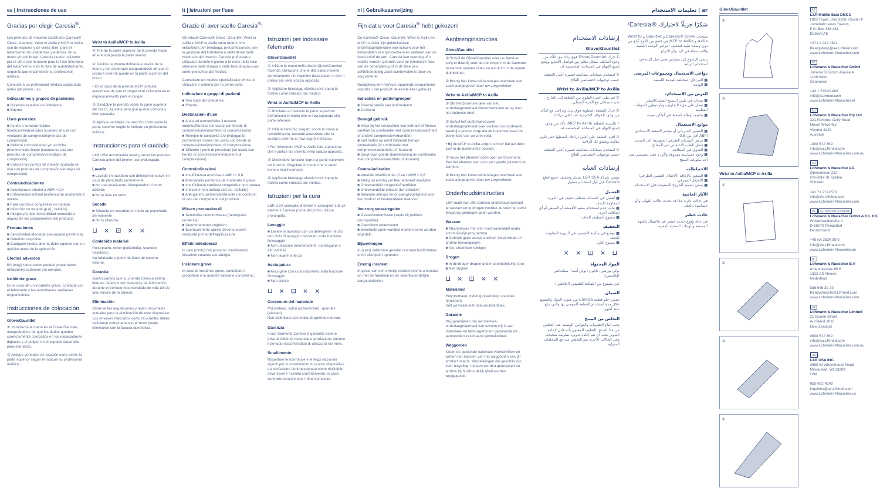es | Instrucciones de uso
Gracias por elegir Caresia<sup>®</sup>.
Las prendas de material acolchado Caresia® Glove, Gauntlet, Wrist to Axilla y MCP to Axilla son de espuma y de venta libre, para el tratamiento de linfedemas y edemas de la mano y/o del brazo. Caresia puede utilizarse por el día o por la noche para la fase intensiva del tratamiento o en la fase de autotratamiento, según lo que recomiende su profesional médico.
Consulte a un profesional médico capacitado antes del primer uso.
Indicaciones y grupos de pacientes
■ Diversos estadios de linfedema
■ Edema
Usos previstos
■ Ayuda a suavizar tejidos fibróticos/endurecidos (cuando se usa con vendajes de compresión/prendas de compresión)
■ Rellena concavidades y/o acolcha prominencias óseas (cuando se usa con prendas de compresión/vendajes de compresión)
■ Suaviza los puntos de presión (cuando se usa con prendas de compresión/vendajes de compresión)
Contraindicaciones
■ Insuficiencia arterial o ABPI <0,8
■ Enfermedad arterial periférica de moderada a severa
■ Falla cardíaca congestiva no tratada
■ Infección no tratada (p.ej., celulitis)
■ Alergia y/o hipersensibilidad conocida a alguno de los componentes del producto
Precauciones
■ Sensibilidad afectada (neuropatía periférica)
■ Deterioro cognitivo
■ Cualquier herida abierta debe taparse con un apósito antes de la aplicación
Efectos adversos
En (muy) raros casos pueden presentarse irritaciones cutáneas y/o alergias.
Incidente grave
En el caso de un incidente grave, contacte con el fabricante y las autoridades sanitarias responsables.
Instrucciones de colocación
Glove/Gauntlet
① Introduzca la mano en el Glove/Gauntlet, asegurándose de que los dedos queden correctamente colocados en los espaciadores digitales y el pulgar, en el espacio separado para ese dedo.
② Aplique vendajes de tracción corta sobre la parte superior según le indique su profesional médico.
Wrist to Axilla/MCP to Axilla
① Tire de la parte superior de la prenda hacia afuera solapando la parte interior.
② Deslice la prenda doblada a través de la mano y del antebrazo asegurándose de que la costura externa quede en la parte superior del brazo.
• En el caso de la prenda MCP to Axilla, asegúrese de que el pulgar esté colocado en el espacio previsto para el pulgar.
③ Desdoble la prenda sobre la parte superior del brazo. Ajústela para que quede cómoda y bien ajustada.
④ Aplique vendajes de tracción corta sobre la parte superior según le indique su profesional médico.
Instrucciones para el cuidado
L&R USA recomienda lavar y secar las prendas Caresia antes del primer uso prolongado.
Lavado
■ Lavado en lavadora con detergente suave en ciclo de planchado permanente
■ No use suavizante, blanqueador ni otros aditivos
■ No lo lave en seco
Secado
■ Séquelo en secadora en ciclo de planchado permanente
■ No lo planche
⊔ ⨯ ⊡ ⨯ ⨯
Contenido material
Poliuretano, nylon (poliamida), spandex (elastano)
No fabricado a partir de látex de caucho natural.
Garantía
Garantizamos que su prenda Caresia estará libre de defectos del material y de fabricación durante el período recomendado de vida útil de seis meses de la prenda.
Eliminación
Observe las regulaciones y leyes nacionales actuales para la eliminación de este dispositivo. Los envases marcados como reciclables deben reciclarse correctamente; el resto puede eliminarse con la basura doméstica.
it | Istruzioni per l'uso
Grazie di aver scelto Caresia<sup>®</sup>!
Gli articoli Caresia® Glove, Gauntlet, Wrist to Axilla e MCP to Axilla sono fodere con imbottitura per bendaggi, preconfezionate, per la gestione del linfedema e dell'edema della mano e/o del braccio. Caresia può essere utilizzato durante il giorno o la notte nella fase intensiva della terapia o nella fase di auto-cura, come prescritto dal medico.
Consultare un medico specializzato prima di utilizzare il sistema per la prima volta.
Indicazioni e gruppi di pazienti
■ Vari stadi del linfedema
■ Edema
Destinazioni d'uso
■ Aiuta ad ammorbidire il tessuto indurito/fibrotico (se usato con bende di compressione/indumenti di compressione)
■ Riempie le concavità e/o protegge le prominenze ossee (se usato con bende di compressione/indumenti di compressione)
■ Diffonde i punti di pressione (se usato con bende di compressione/indumenti di compressione)
Controindicazioni
■ Insufficienza arteriosa o ABPI < 0,8
■ Arteriopatia periferica da moderata a grave
■ Insufficienza cardiaca congestizia non trattata
■ Infezione non trattata (ad es., cellulite)
■ Allergia e/o ipersensibilità note nei confronti di uno dei componenti del prodotto
Misure precauzionali
■ Sensibilità compromessa (neuropatia periferica)
■ Deterioramento cognitivo
■ Eventuali ferite aperte devono essere medicate prima dell'applicazione
Effetti indesiderati
In casi (molto) rari possono manifestarsi irritazioni cutanee e/o allergie.
Incidente grave
In caso di incidente grave, contattare il produttore e le autorità sanitarie competenti.
Istruzioni per indossare l'elemento
Glove/Gauntlet
① Infilare la mano nell'articolo Glove/Gauntlet facendo attenzione che le dita siano inserite correttamente nei rispettivi distanziatori e che il pollice sia nello spazio apposito.
② Applicare bendaggi elastici corti sopra la fodera come indicato dal medico.
Wrist to Axilla/MCP to Axilla
① Rivoltare al rovescio la parte superiore dell'articolo in modo che si sovrapponga alla parte inferiore.
② Infilare l'articolo piegato sopra la mano e l'avambraccio, facendo attenzione che la cucitura esterna si trovi sopra il braccio.
• Per l'elemento MCP to Axilla fare attenzione che il pollice sia inserito nello spazio apposito.
③ Distendere l'articolo sopra la parte superiore del braccio. Regolare in modo che si adatti bene e risulti comodo.
④ Applicare bendaggi elastici corti sopra la fodera come indicato dal medico.
Istruzioni per la cura
L&R USA consiglia di lavare e asciugare tutti gli elementi Caresia prima del primo utilizzo prolungato.
Lavaggio
■ Lavare in lavatrice con un detergente neutro con ciclo di lavaggio impostato sulla funzione finissaggio
■ Non utilizzare ammorbidenti, candeggina o altri additivi
■ Non lavare a secco
Asciugatura
■ Asciugare con ciclo impostato sulla funzione finissaggio
■ Non stirare
⊔ ⨯ ⊡ ⨯ ⨯
Contenuto del materiale
Poliuretano, nylon (poliammide), spandex (elastan)
Non fabbricato con lattice di gomma naturale.
Garanzia
Il suo elemento Caresia è garantito essere privo di difetti di materiale e produzione durante il periodo raccomandato di utilizzo di sei mesi.
Smaltimento
Rispettare le normative e le leggi nazionali vigenti per lo smaltimento di questo dispositivo. La confezione contrassegnata come riciclabile deve essere riciclata correttamente; in caso contrario smaltire con i rifiuti domestici.
nl | Gebruiksaanwijzing
Fijn dat u voor Caresia<sup>®</sup> hebt gekozen!
De Caresia® Glove, Gauntlet, Wrist to Axilla en MCP to Axilla zijn gebruiksklare onderlaagmaterialen van schuim voor het behandelen van lymfoedeem en oedeem van de hand en/of de arm. Caresia kan overdag of 's nachts worden gebruikt voor de intensieve fase van de behandeling of in de fase van zelfbehandeling zoals aanbevolen is door uw zorgverlener.
Raadpleeg een hiervoor opgeleide zorgverlener voordat u het product de eerste keer gebruikt.
Indicaties en patiëntgroepen
■ Diverse stadia van lymfoedeem
■ Oedeem
Beoogd gebruik
■ Helpt bij het verzachten van verhard of fibreus weefsel (in combinatie met compressiezwachtels of andere compressieverbanden)
■ Vult holtes op en/of bekleedt benige uitsteeksels (in combinatie met compressiezwachtels of -kousen)
■ Zorgt voor goede drukverdeling (in combinatie met compressiezwachtels of -kousen)
Contra-indicaties
■ Arteriële insufficiëntie of een ABPI < 0,8
■ Matig tot ernstig perifeer arterieel vaatlijden
■ Onbehandeld congestief hartfalen
■ Onbehandelde infectie (bv. cellulitis)
■ Bekende allergie en/of overgevoeligheid voor het product of bestanddelen daarvan
Voorzorgsmaatregelen
■ Gevoelsstoornissen (zoals bij perifere neuropathie)
■ Cognitieve stoornissen
■ Eventuele open wonden moeten eerst worden afgedekt
Bijwerkingen
In (zeer) zeldzame gevallen kunnen huidirritaties en/of allergieën optreden.
Ernstig incident
In geval van een ernstig incident neemt u contact op met de fabrikant en de verantwoordelijke zorgautoriteiten
Aanbrenginstructies
Glove/Gauntlet
① Schuif de Glove/Gauntlet over uw hand en zorg er daarbij voor dat de vingers in de daarvoor bestemde ruimtes zitten en uw duim in de aparte duimruimte.
② Breng hier korte-rekbandages overheen aan zoals aangegeven door uw zorgverlener.
Wrist to Axilla/MCP to Axilla
① Sla het bovenste deel van het onderlaagmateriaal binnenstebuiten terug over het onderste deel.
② Schuif het dubbelgevouwen onderlaagmateriaal over uw hand en onderarm, waarbij u ervoor zorgt dat de buitenste naad de bovenkant van uw arm volgt.
• Bij de MCP to Axilla zorgt u ervoor dat uw duim zich in de duimruimte bevindt.
③ Vouw het element open over uw bovenarm. Pas het element aan voor een goede pasvorm en comfort.
④ Breng hier korte-rekbandages overheen aan zoals aangegeven door uw zorgverlener.
Onderhoudsinstructies
L&R raadt aan alle Caresia-onderlaagmateriaal te wassen en te drogen voordat ze voor het eerst langdurig gedragen gaan worden.
Wassen
■ Machinewas met een mild wasmiddel onder voorstrijkvrije programma
■ Gebruik geen wasverzachter, bleekmiddel of andere toevoegingen
■ Niet chemisch reinigen
Drogen
■ In de droger drogen onder voordstrijkvrije druk
■ Niet strijken
⊔ ⨯ ⊡ ⨯ ⨯
Materialen
Polyurethaan, nylon (polyamide), spandex (elastaan)
Niet gemaakt met natuurrubberlatex.
Garantie
Wij garanderen dat uw Caresia-onderlaagmateriaal van schuim vrij is van materiaal- en fabricagefouten gedurende de aanbevolen zes maand gebruiksduur.
Weggooien
Neem de geldende nationale voorschriften en wetten ten aanzien van het weggooien van dit product in acht. Verpakkingen die geschikt zijn voor recycling, moeten worden gerecycled en anders bij huishoudelijk afval worden weggegooid.
ar | تعليمات الاستخدام
شكرًا جزيلًا لاختيارك ®Caresia!
منتجات Caresia® Glove و Gauntlet و Wrist to Axilla و MCP to Axilla هي قطع من اللوح تُباع من دون وصفة طبية لتخفيف أعراض الوذمة اللمفية والاستسقاء في اليد و/أو الذراع.
يرجى الرجوع إلى ممارس طبي قبل البدء في استخدام الرباط.
دواعي الاستعمال ومجموعات المرضى
■ المراحل المختلفة للوذمة اللمفية
■ الوذمة
الغرض من الاستخدام:
■ يساعد في تليين النسيج الصلب/الليفي
■ تعمل على ملء التجاويف و/أو تبطين النتوءات العظمية
■ تخفيف وطأة الضغط في أماكن معينة
موانع الاستعمال
■ القصور الشرياني أو مؤشر الضغط الانسدادي ABPI أقل من 0.8
■ مرض الشريان الطرفي المتوسط إلى الشديد
■ فشل القلب الاحتقاني غير المعالج
■ العدوى غير المعالجة
■ وجود حساسية معروفة و/أو رد فعل تحسسي ضد أحد مكونات المنتج
الاحتياطات
■ الشعور بالإعاقة (الاعتلال العصبي الطرفي)
■ الاعتلال المعرفي
■ ينبغي تضميد الجروح المفتوحة قبل الاستخدام
الآثار الجانبية
في حالات نادرة جدًا قد تحدث حالات التهاب و/أو حساسية بالجلد.
حادث خطير
في حالة وقوع حادث خطير قم بالاتصال بالجهة المصنعة والهيئات الصحية المعنية.
إرشادات الاستخدام
Glove/Gauntlet
① حرك Glove/Gauntlet فوق يدك مع التأكد من وجود أصابعك بشكل ملائم بين فواصل الأصابع ووضع إصبع الإبهام في المساحة المخصصة له.
② استخدم ضمادات مطاطية قصيرة أعلى القطعة حسب توجيهات اختصاصي العلاج.
Wrist to Axilla/MCP to Axilla
① قم بطي الجزء العلوي من القطعة إلى الخارج، بحيث يتداخل مع الجزء السفلي.
② حرك القطعة المطوية فوق يدك وذراعك مع التأكد من وجود الحواف الخارجية عند أعلى ذراعك.
• بالنسبة للقطعة MCP to Axilla، تأكد من وجود إصبع الإبهام في المساحة المخصصة له.
③ افرد القطعة على أعلى ذراعك. اضبطها حتى تكون ملائمة وتحقق لك الراحة.
④ استخدم ضمادات مطاطية قصيرة أعلى القطعة حسب توجيهات اختصاصي العلاج.
إرشادات العناية
توصي شركة L&R USA بغسل وتجفيف جميع قطع Caresia قبل أول استخدام مطول.
الغسيل
■ تُغسل في الغسالة بمُنظف خفيف في الدورة المقاومة للتجعد
■ يجب عدم استخدام منعم الأقمشة أو المبيض أو أي إضافات أخرى
■ ممنوع التنظيف الجاف
التجفيف
■ توضع في ماكينة التجفيف في الدورة المقاومة للتجعد
■ ممنوع الكي
⊔ ⨯ ⊡ ⨯ ⨯
المواد المحتواة
بولي يوريثين، نايلون (بولي أميد)، سباندكس (إيلاستين)
غير مصنوع من اللطاط الطبيعي (اللاتكس)
الضمان
نضمن خلو قطعة Caresia من عيوب المواد والتصنيع خلال مدة استخدام القطعة الموصى بها والتي تبلغ ستة أشهر.
التخلص من المنتج
يجب اتباع التعليمات والقوانين الوطنية عند التخلص من هذا المنتج. التغليف المعنون بأنه قابل لإعادة التدوير يجب أن تتم إعادة تدويره بطريقة صحيحة، وفي الحالات الأخرى يتم التخلص منه مع المخلفات المنزلية.
Glove/Gauntlet
①
②
Wrist to Axilla/MCP to Axilla
①
②
③
④
AE
L&R Middle East DMCC
HDS Tower, Unit 3106, Cluster F
Jumeirah Lakes Towers,
P.O. Box 336 351
Dubai/UAE
+971 4 442 4621
ReadyWrap@ae.LRmed.com
www.Lohmann-Rauscher.com
AT
Lohmann & Rauscher GmbH
Johann-Schorsch-Gasse 4
1140 Wien,
Österreich
+43 1 57670-400
info@at.lrmed.com
www.Lohmann-Rauscher.at
AU
Lohmann & Rauscher Pty Ltd.
321 Ferntree Gully Road
Mount Waverley
Victoria 3149
Australia
1300 572 869
info@au.LRmed.com
www.Lohmann-Rauscher.com.au
CH
Lohmann & Rauscher AG
Oberstrasse 222
CH-9014 St. Gallen
Schweiz
+41 71 2742570
info@ch.LRMed.com
www.Lohmann-Rauscher.com
DE EU IMPORTER (MDR)
Lohmann & Rauscher GmbH & Co. KG
Westerwaldstraße 4
D-56579 Rengsdorf
Deutschland
+49 (0) 2634 99-0
info@de.LRmed.com
www.Lohmann-Rauscher.de
NL
Lohmann & Rauscher B.V
Antennestraat 86 B
1322 AS Almere
Nederland
036 546 30 20
ReadyWrap@nl.LRmed.com
www.Lohmann-Rauscher.com
NZ
Lohmann & Rauscher Limited
21 Queen Street
Auckland 1010
New Zealand
0800 572 869
info@au.LRmed.com
www.Lohmann-Rauscher.com.au
US
L&R USA INC.
3880 W Wheelhouse Road
Milwaukee, WI 53208
USA
855-892-4140
Inquiries@us.LRmed.com
www.Lohmann-Rauscher.us